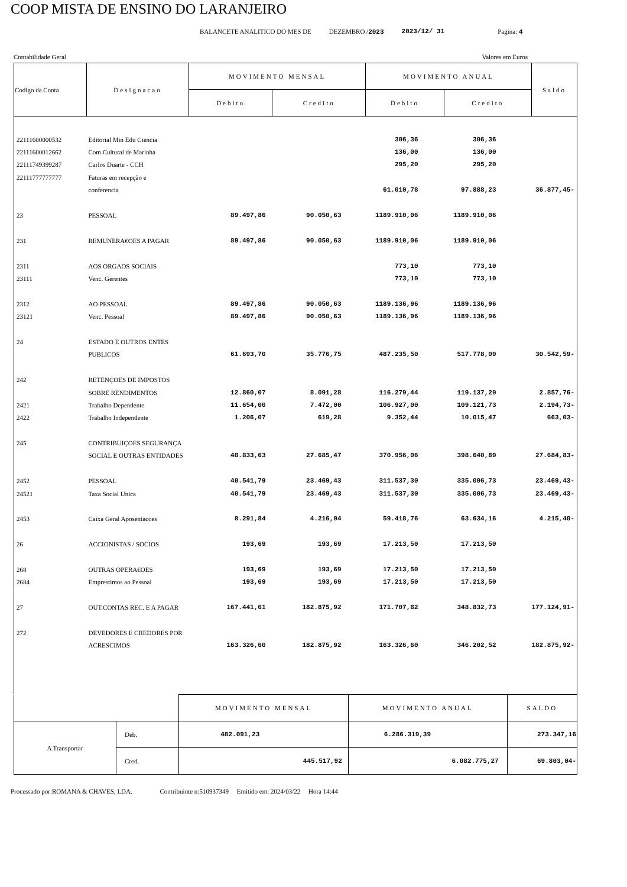COOP MISTA DE ENSINO DO LARANJEIRO
BALANCETE ANALITICO DO MES DE DEZEMBRO /2023 2023/12/ 31 Pagina: 4
Contabilidade Geral Valores em Euros
| Codigo da Conta | Designacao | MOVIMENTO MENSAL | | MOVIMENTO ANUAL | | Saldo |
| | | Debito | Credito | Debito | Credito | |
| 22111600000532 | Editorial Min Edu Ciencia | | | 306,36 | 306,36 | |
| 22111600012662 | Com Cultural de Marinha | | | 136,00 | 136,00 | |
| 22111749399287 | Carlos Duarte - CCH | | | 295,20 | 295,20 | |
| 22111777777777 | Faturas em recepção e | | | | | |
| | conferencia | | | 61.010,78 | 97.888,23 | 36.877,45- |
| 23 | PESSOAL | 89.497,86 | 90.050,63 | 1189.910,06 | 1189.910,06 | |
| 231 | REMUNERA€OES A PAGAR | 89.497,86 | 90.050,63 | 1189.910,06 | 1189.910,06 | |
| 2311 | AOS ORGAOS SOCIAIS | | | 773,10 | 773,10 | |
| 23111 | Venc. Gerentes | | | 773,10 | 773,10 | |
| 2312 | AO PESSOAL | 89.497,86 | 90.050,63 | 1189.136,96 | 1189.136,96 | |
| 23121 | Venc. Pessoal | 89.497,86 | 90.050,63 | 1189.136,96 | 1189.136,96 | |
| 24 | ESTADO E OUTROS ENTES | | | | | |
| | PUBLICOS | 61.693,70 | 35.776,75 | 487.235,50 | 517.778,09 | 30.542,59- |
| 242 | RETENÇOES DE IMPOSTOS | | | | | |
| | SOBRE RENDIMENTOS | 12.860,07 | 8.091,28 | 116.279,44 | 119.137,20 | 2.857,76- |
| 2421 | Trabalho Dependente | 11.654,00 | 7.472,00 | 106.927,00 | 109.121,73 | 2.194,73- |
| 2422 | Trabalho Independente | 1.206,07 | 619,28 | 9.352,44 | 10.015,47 | 663,03- |
| 245 | CONTRIBUIÇOES SEGURANÇA | | | | | |
| | SOCIAL E OUTRAS ENTIDADES | 48.833,63 | 27.685,47 | 370.956,06 | 398.640,89 | 27.684,83- |
| 2452 | PESSOAL | 40.541,79 | 23.469,43 | 311.537,30 | 335.006,73 | 23.469,43- |
| 24521 | Taxa Social Unica | 40.541,79 | 23.469,43 | 311.537,30 | 335.006,73 | 23.469,43- |
| 2453 | Caixa Geral Aposentacoes | 8.291,84 | 4.216,04 | 59.418,76 | 63.634,16 | 4.215,40- |
| 26 | ACCIONISTAS / SOCIOS | 193,69 | 193,69 | 17.213,50 | 17.213,50 | |
| 268 | OUTRAS OPERA€OES | 193,69 | 193,69 | 17.213,50 | 17.213,50 | |
| 2684 | Emprestimos ao Pessoal | 193,69 | 193,69 | 17.213,50 | 17.213,50 | |
| 27 | OUT.CONTAS REC. E A PAGAR | 167.441,61 | 182.875,92 | 171.707,82 | 348.832,73 | 177.124,91- |
| 272 | DEVEDORES E CREDORES POR | | | | | |
| | ACRESCIMOS | 163.326,60 | 182.875,92 | 163.326,60 | 346.202,52 | 182.875,92- |
| | | MOVIMENTO MENSAL | MOVIMENTO ANUAL | SALDO |
| A Transportar | Deb. | 482.091,23 | 6.286.319,39 | 273.347,16 |
| | Cred. | 445.517,92 | 6.082.775,27 | 69.803,04- |
Processado por:ROMANA & CHAVES, LDA. Contribuinte n:510937349 Emitido em: 2024/03/22 Hora 14:44